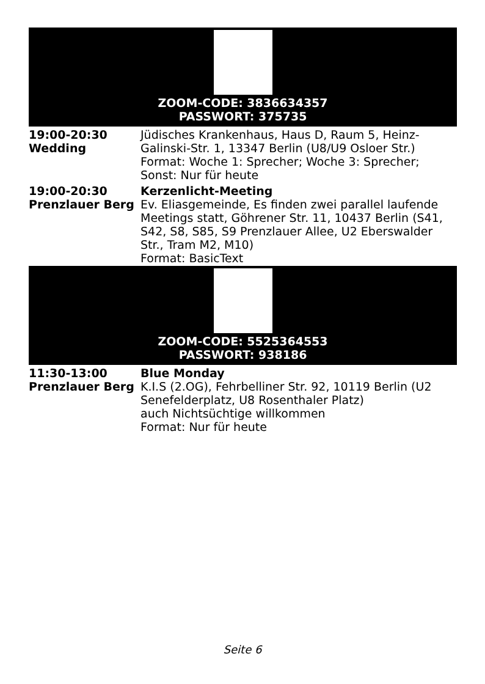ZOOM-CODE: 3836634357
PASSWORT: 375735
| 19:00-20:30 Wedding | Jüdisches Krankenhaus, Haus D, Raum 5, Heinz-Galinski-Str. 1, 13347 Berlin (U8/U9 Osloer Str.) Format: Woche 1: Sprecher; Woche 3: Sprecher; Sonst: Nur für heute |
| 19:00-20:30 Prenzlauer Berg | Kerzenlicht-Meeting Ev. Eliasgemeinde, Es finden zwei parallel laufende Meetings statt, Göhrener Str. 11, 10437 Berlin (S41, S42, S8, S85, S9 Prenzlauer Allee, U2 Eberswalder Str., Tram M2, M10) Format: BasicText |
ZOOM-CODE: 5525364553
PASSWORT: 938186
| 11:30-13:00 Prenzlauer Berg | Blue Monday K.I.S (2.OG), Fehrbelliner Str. 92, 10119 Berlin (U2 Senefelderplatz, U8 Rosenthaler Platz) auch Nichtsüchtige willkommen Format: Nur für heute |
Seite 6